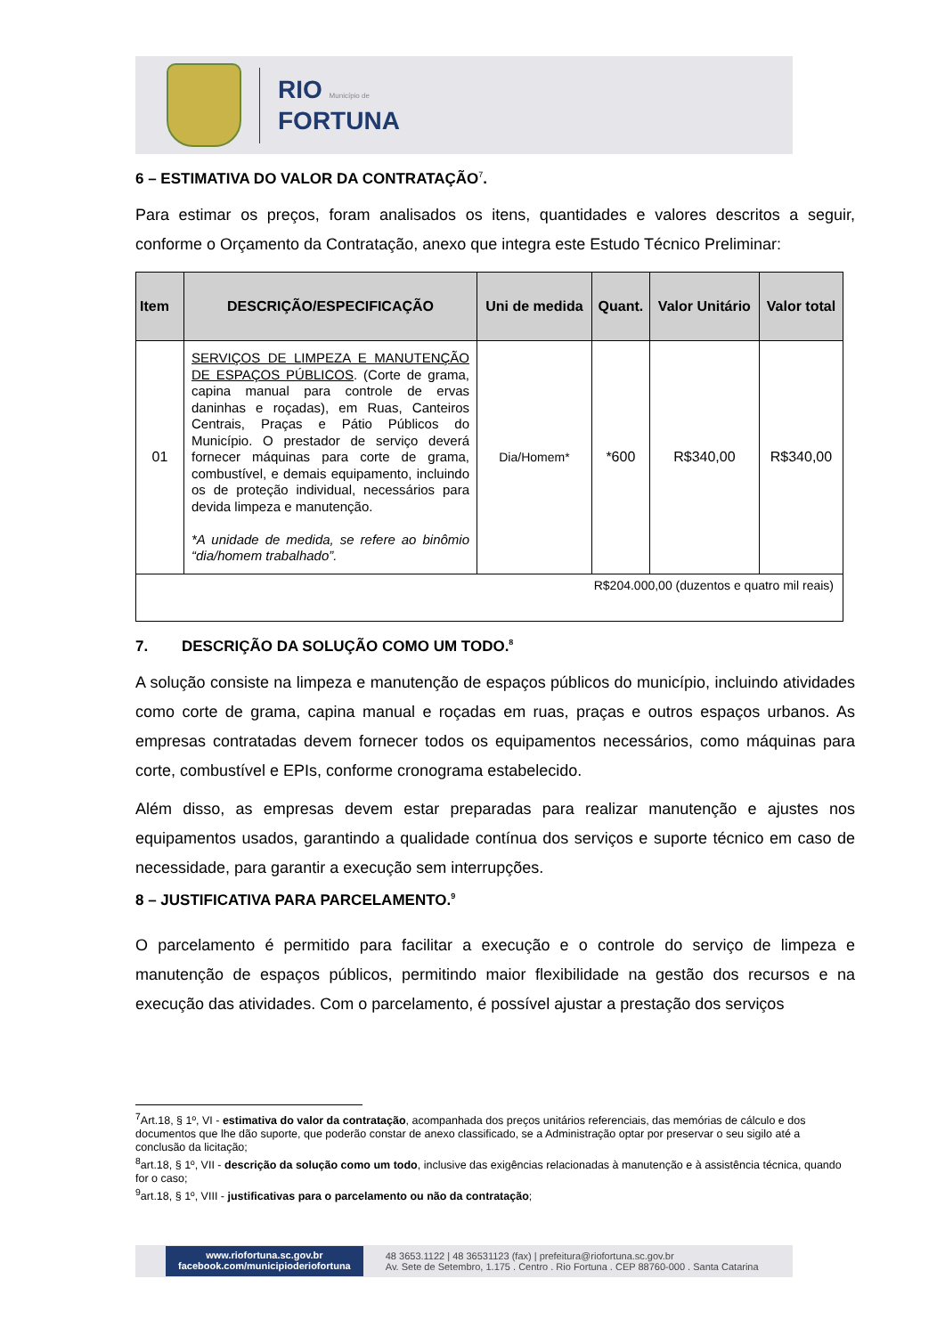RIO Município de
FORTUNA
6 – ESTIMATIVA DO VALOR DA CONTRATAÇÃO<sup>7</sup>.
Para estimar os preços, foram analisados os itens, quantidades e valores descritos a seguir, conforme o Orçamento da Contratação, anexo que integra este Estudo Técnico Preliminar:
| Item | DESCRIÇÃO/ESPECIFICAÇÃO | Uni de medida | Quant. | Valor Unitário | Valor total |
| --- | --- | --- | --- | --- | --- |
| 01 | SERVIÇOS DE LIMPEZA E MANUTENÇÃO DE ESPAÇOS PÚBLICOS . (Corte de grama, capina manual para controle de ervas daninhas e roçadas), em Ruas, Canteiros Centrais, Praças e Pátio Públicos do Município. O prestador de serviço deverá fornecer máquinas para corte de grama, combustível, e demais equipamento, incluindo os de proteção individual, necessários para devida limpeza e manutenção. *A unidade de medida, se refere ao binômio “dia/homem trabalhado”. | Dia/Homem* | *600 | R$340,00 | R$340,00 |
| R$204.000,00 (duzentos e quatro mil reais) | | | | | |
7. DESCRIÇÃO DA SOLUÇÃO COMO UM TODO.<sup>8</sup>
A solução consiste na limpeza e manutenção de espaços públicos do município, incluindo atividades como corte de grama, capina manual e roçadas em ruas, praças e outros espaços urbanos. As empresas contratadas devem fornecer todos os equipamentos necessários, como máquinas para corte, combustível e EPIs, conforme cronograma estabelecido.
Além disso, as empresas devem estar preparadas para realizar manutenção e ajustes nos equipamentos usados, garantindo a qualidade contínua dos serviços e suporte técnico em caso de necessidade, para garantir a execução sem interrupções.
8 – JUSTIFICATIVA PARA PARCELAMENTO.<sup>9</sup>
O parcelamento é permitido para facilitar a execução e o controle do serviço de limpeza e manutenção de espaços públicos, permitindo maior flexibilidade na gestão dos recursos e na execução das atividades. Com o parcelamento, é possível ajustar a prestação dos serviços
<sup>7</sup> Art.18, § 1º, VI - estimativa do valor da contratação, acompanhada dos preços unitários referenciais, das memórias de cálculo e dos documentos que lhe dão suporte, que poderão constar de anexo classificado, se a Administração optar por preservar o seu sigilo até a conclusão da licitação;
<sup>8</sup> art.18, § 1º, VII - descrição da solução como um todo, inclusive das exigências relacionadas à manutenção e à assistência técnica, quando for o caso;
<sup>9</sup> art.18, § 1º, VIII - justificativas para o parcelamento ou não da contratação;
www.riofortuna.sc.gov.br
facebook.com/municipioderiofortuna
48 3653.1122 | 48 36531123 (fax) | prefeitura@riofortuna.sc.gov.br
Av. Sete de Setembro, 1.175 . Centro . Rio Fortuna . CEP 88760-000 . Santa Catarina